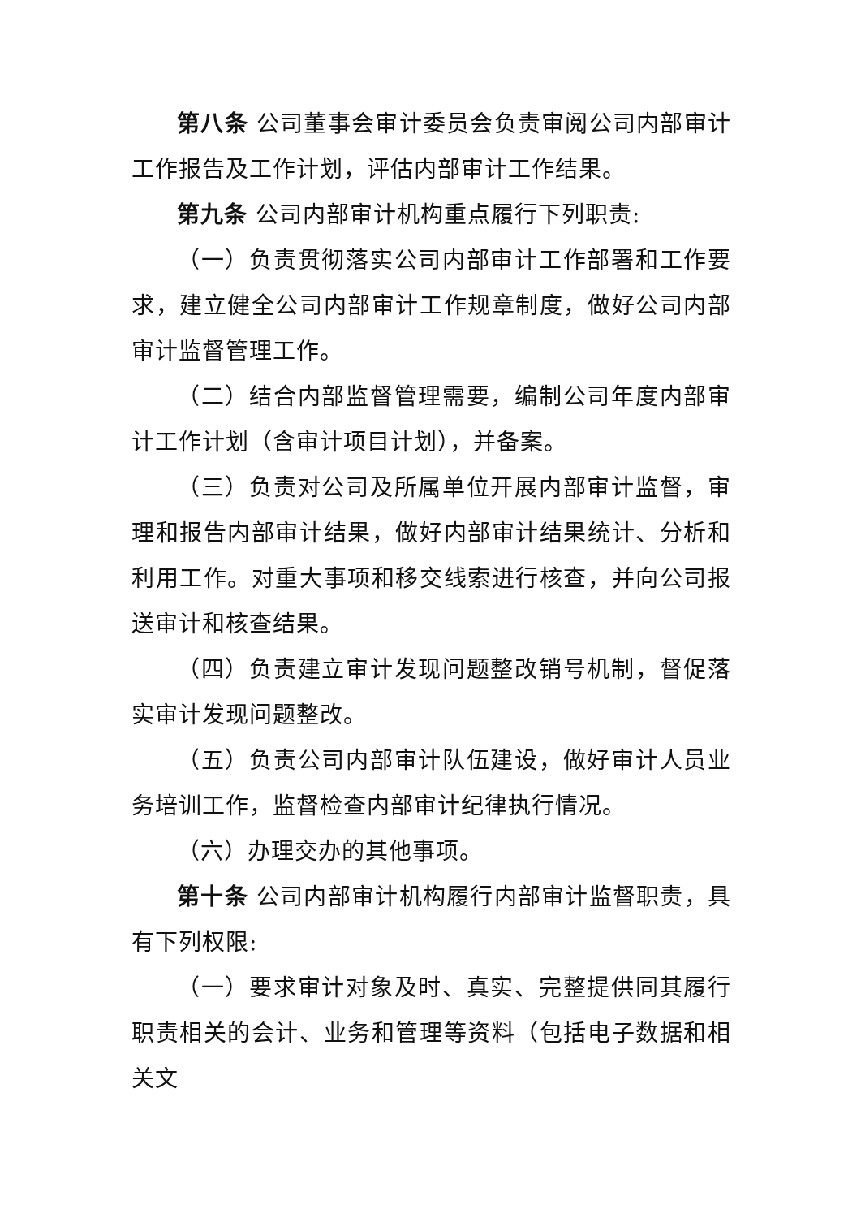第八条 公司董事会审计委员会负责审阅公司内部审计工作报告及工作计划，评估内部审计工作结果。
第九条 公司内部审计机构重点履行下列职责:
（一）负责贯彻落实公司内部审计工作部署和工作要求，建立健全公司内部审计工作规章制度，做好公司内部审计监督管理工作。
（二）结合内部监督管理需要，编制公司年度内部审计工作计划（含审计项目计划），并备案。
（三）负责对公司及所属单位开展内部审计监督，审理和报告内部审计结果，做好内部审计结果统计、分析和利用工作。对重大事项和移交线索进行核查，并向公司报送审计和核查结果。
（四）负责建立审计发现问题整改销号机制，督促落实审计发现问题整改。
（五）负责公司内部审计队伍建设，做好审计人员业务培训工作，监督检查内部审计纪律执行情况。
（六）办理交办的其他事项。
第十条 公司内部审计机构履行内部审计监督职责，具有下列权限:
（一）要求审计对象及时、真实、完整提供同其履行职责相关的会计、业务和管理等资料（包括电子数据和相关文